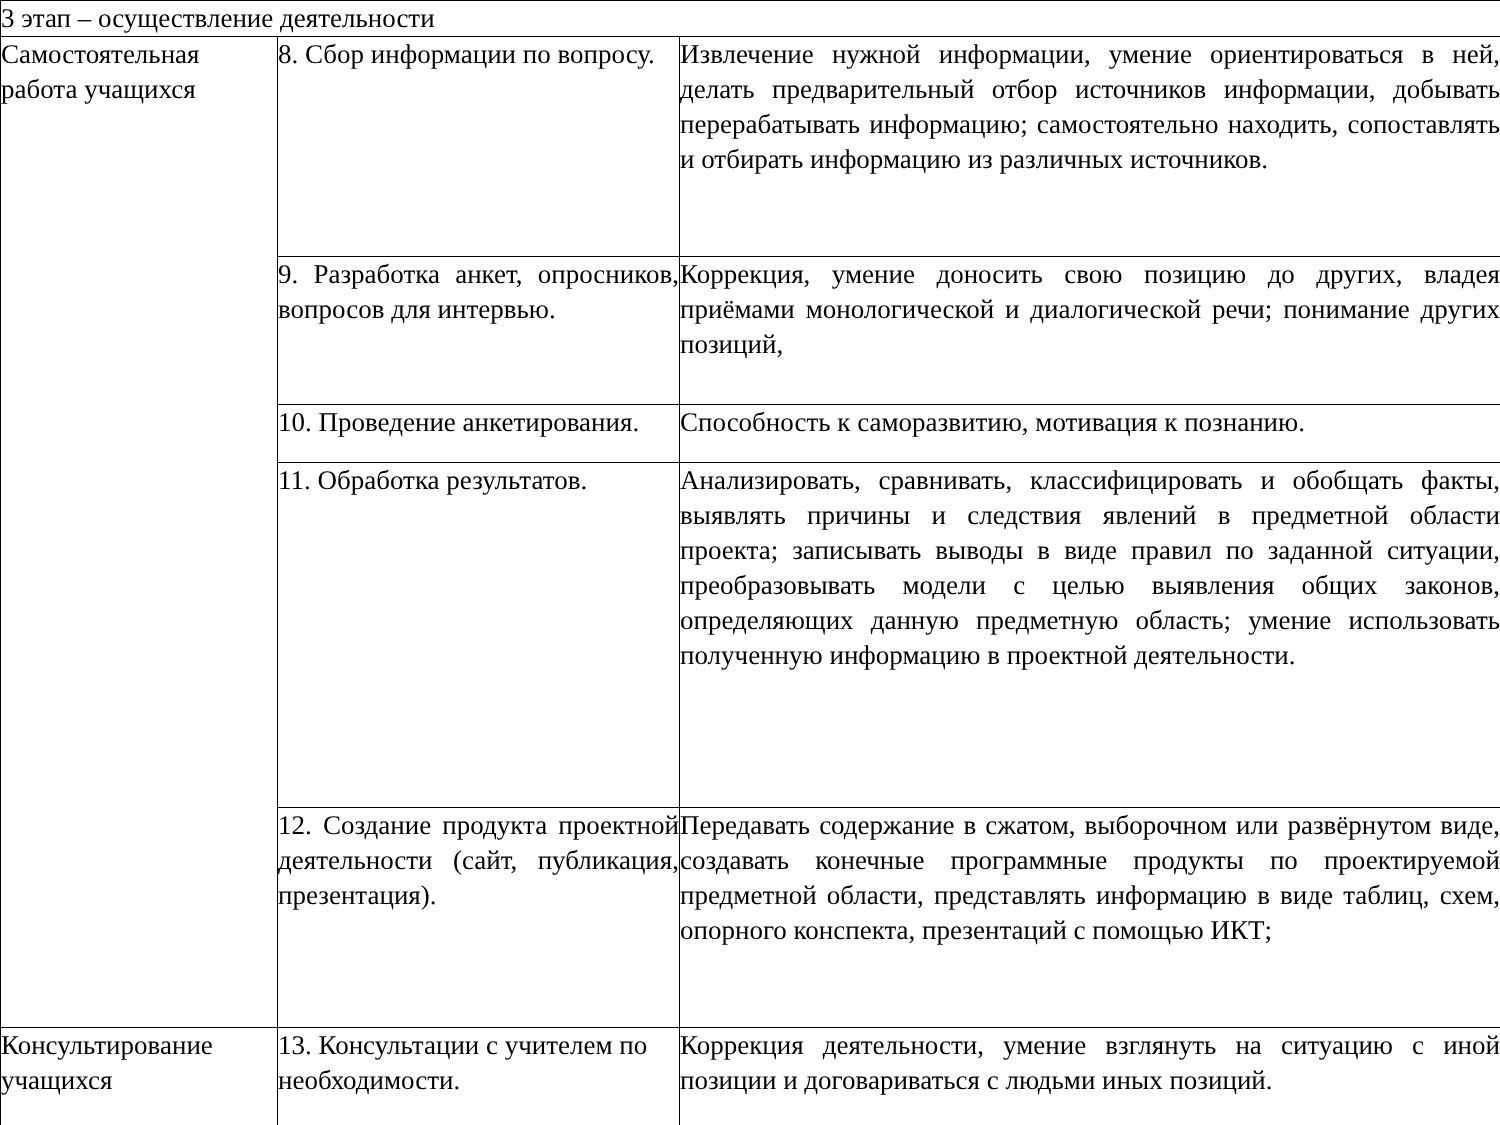| 3 этап – осуществление деятельности | | |
| Самостоятельная работа учащихся | 8. Сбор информации по вопросу. | Извлечение нужной информации, умение ориентироваться в ней, делать предварительный отбор источников информации, добывать перерабатывать информацию; самостоятельно находить, сопоставлять и отбирать информацию из различных источников. |
| | 9. Разработка анкет, опросников, вопросов для интервью. | Коррекция, умение доносить свою позицию до других, владея приёмами монологической и диалогической речи; понимание других позиций, |
| | 10. Проведение анкетирования. | Способность к саморазвитию, мотивация к познанию. |
| | 11. Обработка результатов. | Анализировать, сравнивать, классифицировать и обобщать факты, выявлять причины и следствия явлений в предметной области проекта; записывать выводы в виде правил по заданной ситуации, преобразовывать модели с целью выявления общих законов, определяющих данную предметную область; умение использовать полученную информацию в проектной деятельности. |
| | 12. Создание продукта проектной деятельности (сайт, публикация, презентация). | Передавать содержание в сжатом, выборочном или развёрнутом виде, создавать конечные программные продукты по проектируемой предметной области, представлять информацию в виде таблиц, схем, опорного конспекта, презентаций с помощью ИКТ; |
| Консультирование учащихся | 13. Консультации с учителем по необходимости. | Коррекция деятельности, умение взглянуть на ситуацию с иной позиции и договариваться с людьми иных позиций. |